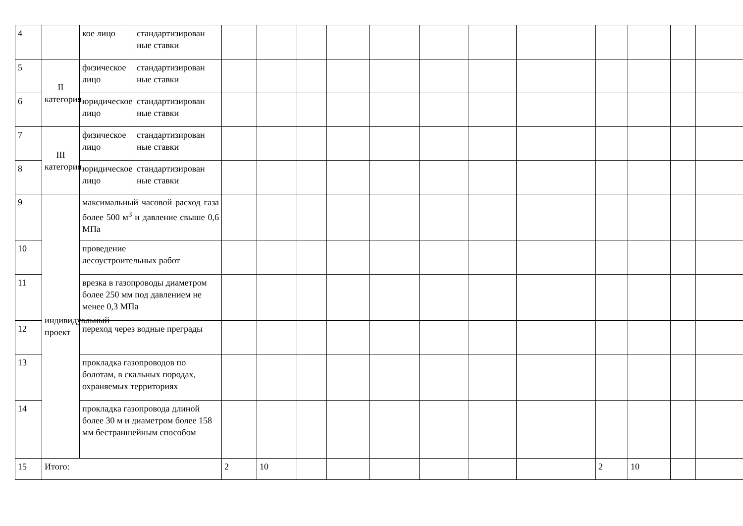| 4 | | кое лицо | стандартизирован ные ставки | | | | | | | | | | | | |
| 5 | II категория | физическое лицо | стандартизирован ные ставки | | | | | | | | | | | | |
| 6 | | юридическое лицо | стандартизирован ные ставки | | | | | | | | | | | | |
| 7 | III категория | физическое лицо | стандартизирован ные ставки | | | | | | | | | | | | |
| 8 | | юридическое лицо | стандартизирован ные ставки | | | | | | | | | | | | |
| 9 | индивидуальный проект | максимальный часовой расход газа более 500 м<sup>3</sup> и давление свыше 0,6 МПа | | | | | | | | | | | | | |
| 10 | | проведение лесоустроительных работ | | | | | | | | | | | | | |
| 11 | | врезка в газопроводы диаметром более 250 мм под давлением не менее 0,3 МПа | | | | | | | | | | | | | |
| 12 | | переход через водные преграды | | | | | | | | | | | | | |
| 13 | | прокладка газопроводов по болотам, в скальных породах, охраняемых территориях | | | | | | | | | | | | | |
| 14 | | прокладка газопровода длиной более 30 м и диаметром более 158 мм бестраншейным способом | | | | | | | | | | | | | |
| 15 | Итого: | | | 2 | 10 | | | | | | | 2 | 10 | | |